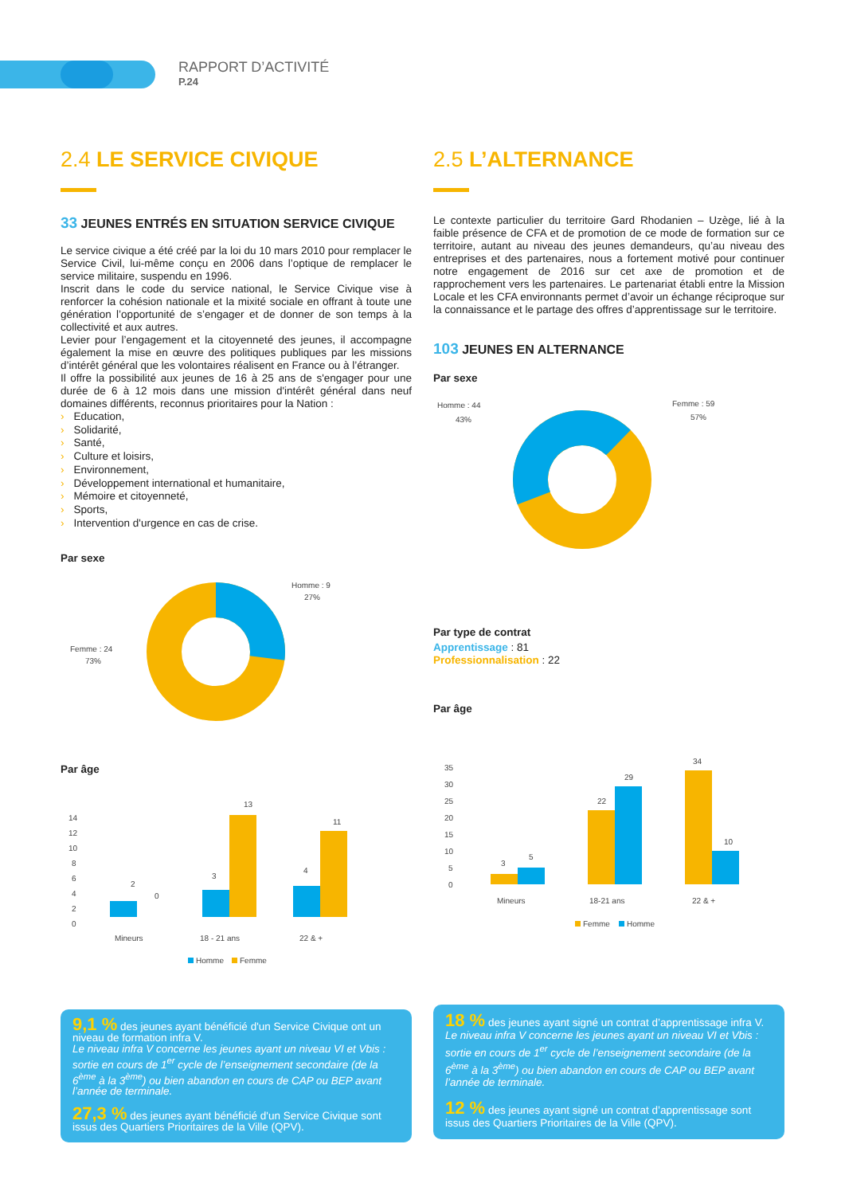RAPPORT D’ACTIVITÉ
P.24
2.4 LE SERVICE CIVIQUE
33 JEUNES ENTRÉS EN SITUATION SERVICE CIVIQUE
Le service civique a été créé par la loi du 10 mars 2010 pour remplacer le Service Civil, lui-même conçu en 2006 dans l’optique de remplacer le service militaire, suspendu en 1996.
Inscrit dans le code du service national, le Service Civique vise à renforcer la cohésion nationale et la mixité sociale en offrant à toute une génération l’opportunité de s’engager et de donner de son temps à la collectivité et aux autres.
Levier pour l’engagement et la citoyenneté des jeunes, il accompagne également la mise en œuvre des politiques publiques par les missions d’intérêt général que les volontaires réalisent en France ou à l’étranger.
Il offre la possibilité aux jeunes de 16 à 25 ans de s'engager pour une durée de 6 à 12 mois dans une mission d'intérêt général dans neuf domaines différents, reconnus prioritaires pour la Nation :
› Education,
› Solidarité,
› Santé,
› Culture et loisirs,
› Environnement,
› Développement international et humanitaire,
› Mémoire et citoyenneté,
› Sports,
› Intervention d'urgence en cas de crise.
Par sexe
Homme : 9
27%
Femme : 24
73%
Par âge
14
12
10
8
6
4
2
0
2
0
3
13
4
11
Mineurs
18 - 21 ans
22 & +
Homme
Femme
9,1 % des jeunes ayant bénéficié d'un Service Civique ont un niveau de formation infra V.
Le niveau infra V concerne les jeunes ayant un niveau VI et Vbis : sortie en cours de 1<sup>er</sup> cycle de l’enseignement secondaire (de la 6<sup>ème</sup> à la 3<sup>ème</sup>) ou bien abandon en cours de CAP ou BEP avant l’année de terminale.
27,3 % des jeunes ayant bénéficié d'un Service Civique sont issus des Quartiers Prioritaires de la Ville (QPV).
2.5 L’ALTERNANCE
Le contexte particulier du territoire Gard Rhodanien – Uzège, lié à la faible présence de CFA et de promotion de ce mode de formation sur ce territoire, autant au niveau des jeunes demandeurs, qu’au niveau des entreprises et des partenaires, nous a fortement motivé pour continuer notre engagement de 2016 sur cet axe de promotion et de rapprochement vers les partenaires. Le partenariat établi entre la Mission Locale et les CFA environnants permet d’avoir un échange réciproque sur la connaissance et le partage des offres d’apprentissage sur le territoire.
103 JEUNES EN ALTERNANCE
Par sexe
Homme : 44
43%
Femme : 59
57%
Par type de contrat
Apprentissage : 81
Professionnalisation : 22
Par âge
35
30
25
20
15
10
5
0
3
5
22
29
34
10
Mineurs
18-21 ans
22 & +
Femme
Homme
18 % des jeunes ayant signé un contrat d’apprentissage infra V.
Le niveau infra V concerne les jeunes ayant un niveau VI et Vbis : sortie en cours de 1<sup>er</sup> cycle de l’enseignement secondaire (de la 6<sup>ème</sup> à la 3<sup>ème</sup>) ou bien abandon en cours de CAP ou BEP avant l’année de terminale.
12 % des jeunes ayant signé un contrat d’apprentissage sont issus des Quartiers Prioritaires de la Ville (QPV).